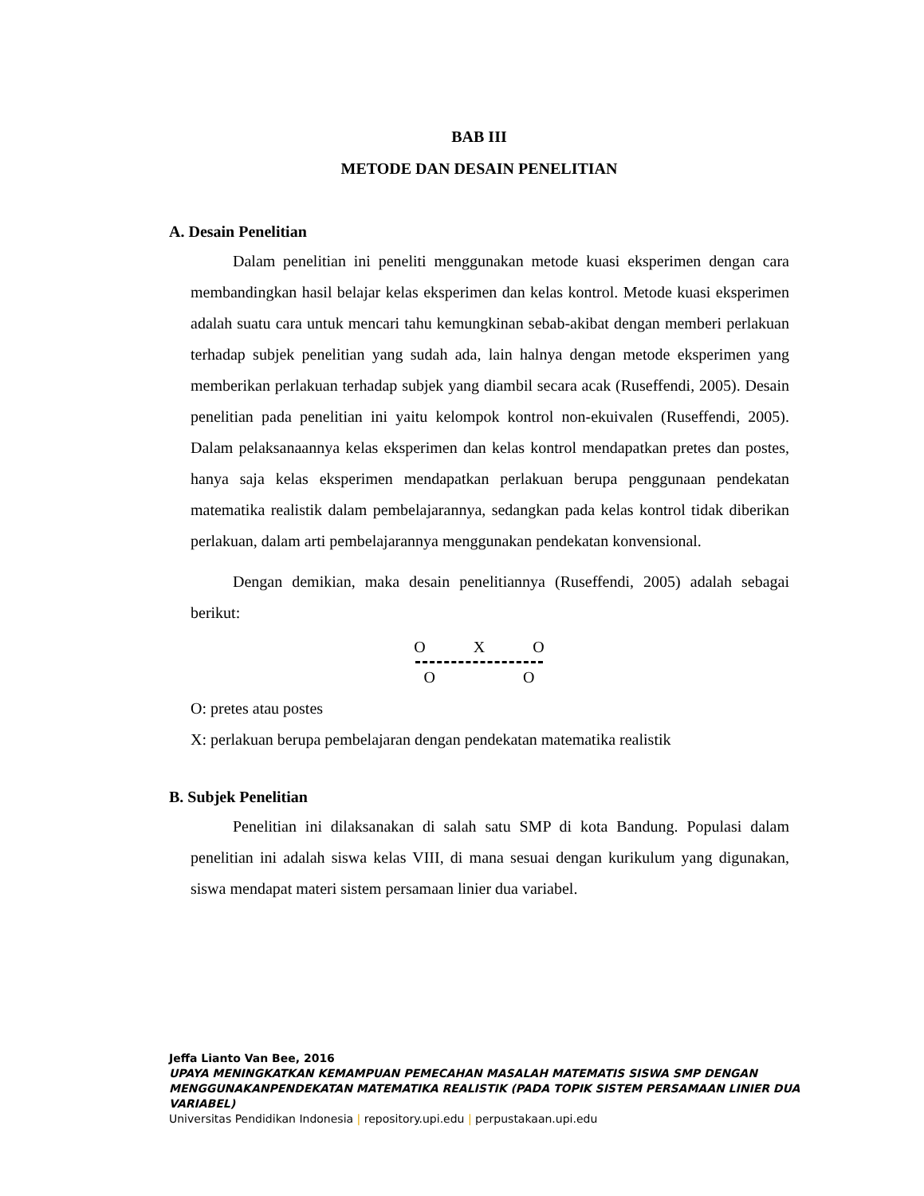BAB III
METODE DAN DESAIN PENELITIAN
A. Desain Penelitian
Dalam penelitian ini peneliti menggunakan metode kuasi eksperimen dengan cara membandingkan hasil belajar kelas eksperimen dan kelas kontrol. Metode kuasi eksperimen adalah suatu cara untuk mencari tahu kemungkinan sebab-akibat dengan memberi perlakuan terhadap subjek penelitian yang sudah ada, lain halnya dengan metode eksperimen yang memberikan perlakuan terhadap subjek yang diambil secara acak (Ruseffendi, 2005). Desain penelitian pada penelitian ini yaitu kelompok kontrol non-ekuivalen (Ruseffendi, 2005). Dalam pelaksanaannya kelas eksperimen dan kelas kontrol mendapatkan pretes dan postes, hanya saja kelas eksperimen mendapatkan perlakuan berupa penggunaan pendekatan matematika realistik dalam pembelajarannya, sedangkan pada kelas kontrol tidak diberikan perlakuan, dalam arti pembelajarannya menggunakan pendekatan konvensional.
Dengan demikian, maka desain penelitiannya (Ruseffendi, 2005) adalah sebagai berikut:
O X O
O O
O: pretes atau postes
X: perlakuan berupa pembelajaran dengan pendekatan matematika realistik
B. Subjek Penelitian
Penelitian ini dilaksanakan di salah satu SMP di kota Bandung. Populasi dalam penelitian ini adalah siswa kelas VIII, di mana sesuai dengan kurikulum yang digunakan, siswa mendapat materi sistem persamaan linier dua variabel.
Jeffa Lianto Van Bee, 2016
UPAYA MENINGKATKAN KEMAMPUAN PEMECAHAN MASALAH MATEMATIS SISWA SMP DENGAN MENGGUNAKANPENDEKATAN MATEMATIKA REALISTIK (PADA TOPIK SISTEM PERSAMAAN LINIER DUA VARIABEL)
Universitas Pendidikan Indonesia | repository.upi.edu | perpustakaan.upi.edu